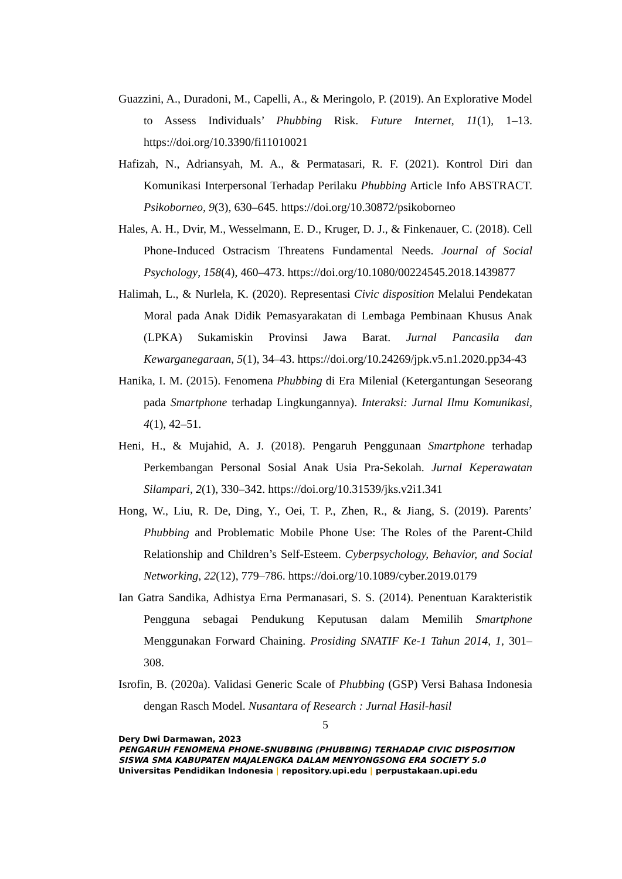Guazzini, A., Duradoni, M., Capelli, A., & Meringolo, P. (2019). An Explorative Model to Assess Individuals’ Phubbing Risk. Future Internet, 11(1), 1–13. https://doi.org/10.3390/fi11010021
Hafizah, N., Adriansyah, M. A., & Permatasari, R. F. (2021). Kontrol Diri dan Komunikasi Interpersonal Terhadap Perilaku Phubbing Article Info ABSTRACT. Psikoborneo, 9(3), 630–645. https://doi.org/10.30872/psikoborneo
Hales, A. H., Dvir, M., Wesselmann, E. D., Kruger, D. J., & Finkenauer, C. (2018). Cell Phone-Induced Ostracism Threatens Fundamental Needs. Journal of Social Psychology, 158(4), 460–473. https://doi.org/10.1080/00224545.2018.1439877
Halimah, L., & Nurlela, K. (2020). Representasi Civic disposition Melalui Pendekatan Moral pada Anak Didik Pemasyarakatan di Lembaga Pembinaan Khusus Anak (LPKA) Sukamiskin Provinsi Jawa Barat. Jurnal Pancasila dan Kewarganegaraan, 5(1), 34–43. https://doi.org/10.24269/jpk.v5.n1.2020.pp34-43
Hanika, I. M. (2015). Fenomena Phubbing di Era Milenial (Ketergantungan Seseorang pada Smartphone terhadap Lingkungannya). Interaksi: Jurnal Ilmu Komunikasi, 4(1), 42–51.
Heni, H., & Mujahid, A. J. (2018). Pengaruh Penggunaan Smartphone terhadap Perkembangan Personal Sosial Anak Usia Pra-Sekolah. Jurnal Keperawatan Silampari, 2(1), 330–342. https://doi.org/10.31539/jks.v2i1.341
Hong, W., Liu, R. De, Ding, Y., Oei, T. P., Zhen, R., & Jiang, S. (2019). Parents’ Phubbing and Problematic Mobile Phone Use: The Roles of the Parent-Child Relationship and Children’s Self-Esteem. Cyberpsychology, Behavior, and Social Networking, 22(12), 779–786. https://doi.org/10.1089/cyber.2019.0179
Ian Gatra Sandika, Adhistya Erna Permanasari, S. S. (2014). Penentuan Karakteristik Pengguna sebagai Pendukung Keputusan dalam Memilih Smartphone Menggunakan Forward Chaining. Prosiding SNATIF Ke-1 Tahun 2014, 1, 301–308.
Isrofin, B. (2020a). Validasi Generic Scale of Phubbing (GSP) Versi Bahasa Indonesia dengan Rasch Model. Nusantara of Research : Jurnal Hasil-hasil
5
Dery Dwi Darmawan, 2023
PENGARUH FENOMENA PHONE-SNUBBING (PHUBBING) TERHADAP CIVIC DISPOSITION
SISWA SMA KABUPATEN MAJALENGKA DALAM MENYONGSONG ERA SOCIETY 5.0
Universitas Pendidikan Indonesia | repository.upi.edu | perpustakaan.upi.edu